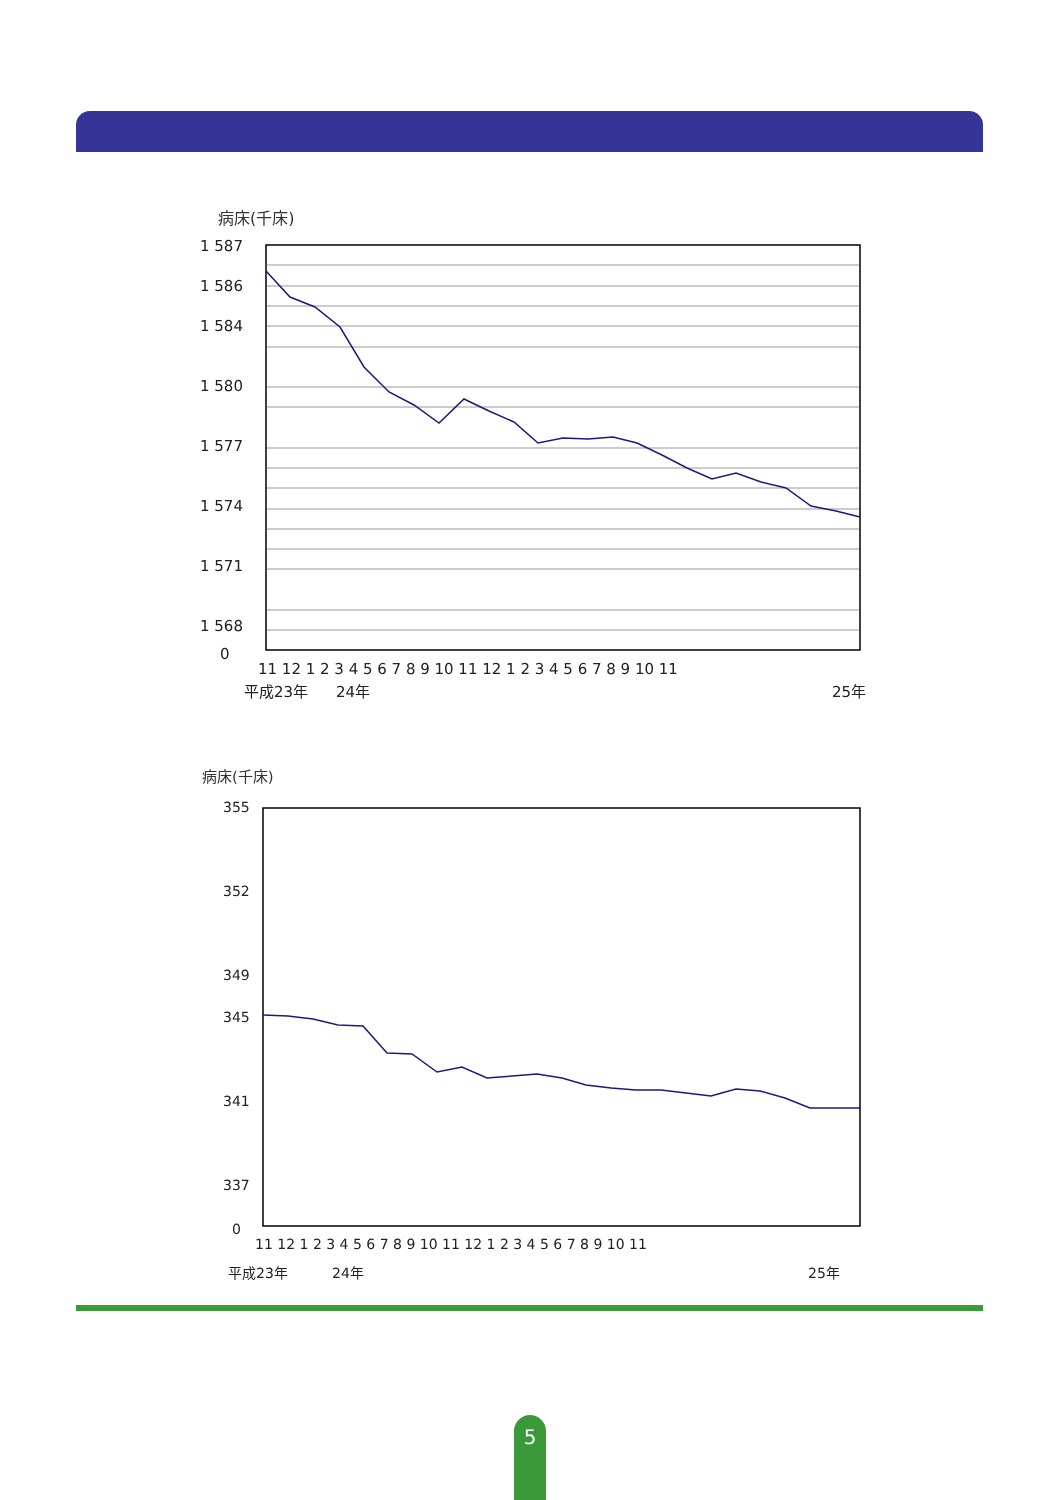病床(千床)
1 587
1 586
1 584
1 580
1 577
1 574
1 571
1 568
0
11 12 1 2 3 4 5 6 7 8 9 10 11 12 1 2 3 4 5 6 7 8 9 10 11
平成23年
24年
25年
病床(千床)
355
352
349
345
341
337
0
11 12 1 2 3 4 5 6 7 8 9 10 11 12 1 2 3 4 5 6 7 8 9 10 11
平成23年
24年
25年
5